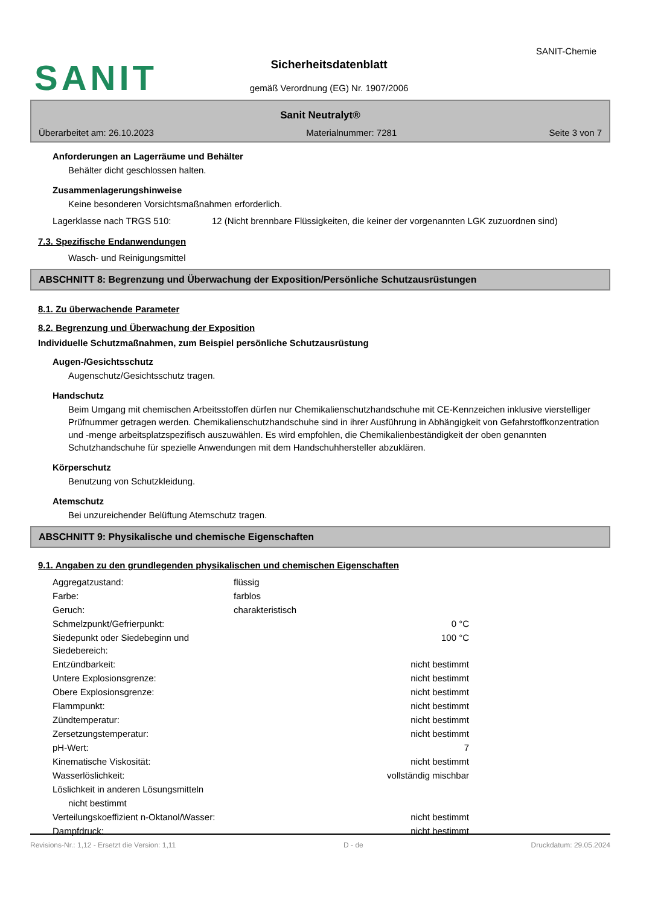SANIT
SANIT-Chemie
Sicherheitsdatenblatt
gemäß Verordnung (EG) Nr. 1907/2006
Sanit Neutralyt®
Überarbeitet am: 26.10.2023 Materialnummer: 7281 Seite 3 von 7
Anforderungen an Lagerräume und Behälter
Behälter dicht geschlossen halten.
Zusammenlagerungshinweise
Keine besonderen Vorsichtsmaßnahmen erforderlich.
| Lagerklasse nach TRGS 510: | 12 (Nicht brennbare Flüssigkeiten, die keiner der vorgenannten LGK zuzuordnen sind) |
7.3. Spezifische Endanwendungen
Wasch- und Reinigungsmittel
ABSCHNITT 8: Begrenzung und Überwachung der Exposition/Persönliche Schutzausrüstungen
8.1. Zu überwachende Parameter
8.2. Begrenzung und Überwachung der Exposition
Individuelle Schutzmaßnahmen, zum Beispiel persönliche Schutzausrüstung
Augen-/Gesichtsschutz
Augenschutz/Gesichtsschutz tragen.
Handschutz
Beim Umgang mit chemischen Arbeitsstoffen dürfen nur Chemikalienschutzhandschuhe mit CE-Kennzeichen inklusive vierstelliger Prüfnummer getragen werden. Chemikalienschutzhandschuhe sind in ihrer Ausführung in Abhängigkeit von Gefahrstoffkonzentration und -menge arbeitsplatzspezifisch auszuwählen. Es wird empfohlen, die Chemikalienbeständigkeit der oben genannten Schutzhandschuhe für spezielle Anwendungen mit dem Handschuhhersteller abzuklären.
Körperschutz
Benutzung von Schutzkleidung.
Atemschutz
Bei unzureichender Belüftung Atemschutz tragen.
ABSCHNITT 9: Physikalische und chemische Eigenschaften
9.1. Angaben zu den grundlegenden physikalischen und chemischen Eigenschaften
| Aggregatzustand: | flüssig | |
| Farbe: | farblos | |
| Geruch: | charakteristisch | |
| Schmelzpunkt/Gefrierpunkt: | | 0 °C |
| Siedepunkt oder Siedebeginn und Siedebereich: | | 100 °C |
| Entzündbarkeit: | | nicht bestimmt |
| Untere Explosionsgrenze: | | nicht bestimmt |
| Obere Explosionsgrenze: | | nicht bestimmt |
| Flammpunkt: | | nicht bestimmt |
| Zündtemperatur: | | nicht bestimmt |
| Zersetzungstemperatur: | | nicht bestimmt |
| pH-Wert: | | 7 |
| Kinematische Viskosität: | | nicht bestimmt |
| Wasserlöslichkeit: | | vollständig mischbar |
| Löslichkeit in anderen Lösungsmitteln | | |
| nicht bestimmt | | |
| Verteilungskoeffizient n-Oktanol/Wasser: | | nicht bestimmt |
| Dampfdruck: | | nicht bestimmt |
Revisions-Nr.: 1,12 - Ersetzt die Version: 1,11 D - de Druckdatum: 29.05.2024